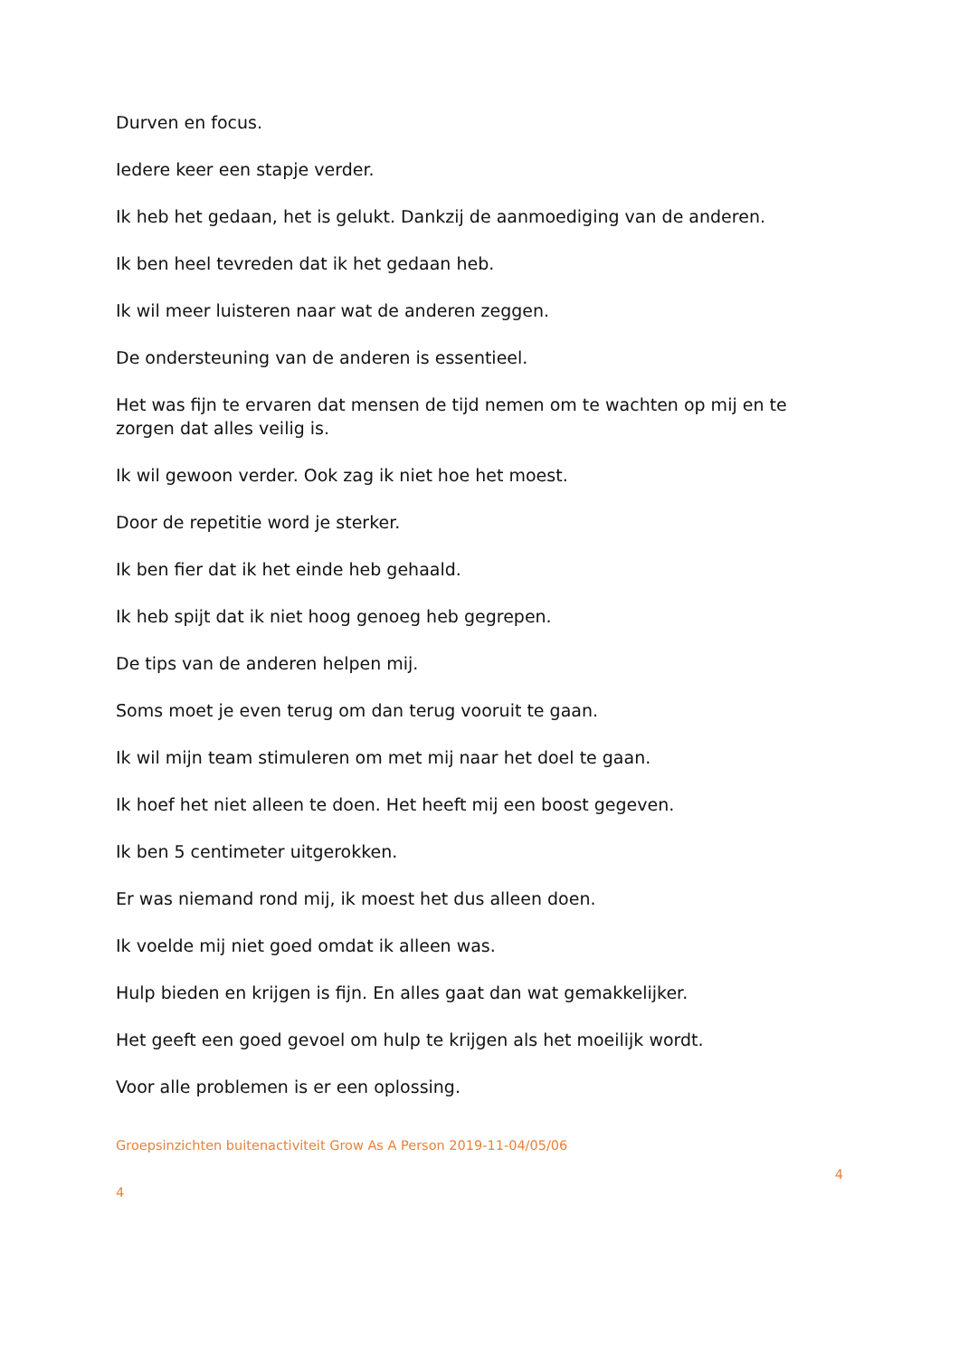Durven en focus.
Iedere keer een stapje verder.
Ik heb het gedaan, het is gelukt. Dankzij de aanmoediging van de anderen.
Ik ben heel tevreden dat ik het gedaan heb.
Ik wil meer luisteren naar wat de anderen zeggen.
De ondersteuning van de anderen is essentieel.
Het was fijn te ervaren dat mensen de tijd nemen om te wachten op mij en te zorgen dat alles veilig is.
Ik wil gewoon verder. Ook zag ik niet hoe het moest.
Door de repetitie word je sterker.
Ik ben fier dat ik het einde heb gehaald.
Ik heb spijt dat ik niet hoog genoeg heb gegrepen.
De tips van de anderen helpen mij.
Soms moet je even terug om dan terug vooruit te gaan.
Ik wil mijn team stimuleren om met mij naar het doel te gaan.
Ik hoef het niet alleen te doen. Het heeft mij een boost gegeven.
Ik ben 5 centimeter uitgerokken.
Er was niemand rond mij, ik moest het dus alleen doen.
Ik voelde mij niet goed omdat ik alleen was.
Hulp bieden en krijgen is fijn. En alles gaat dan wat gemakkelijker.
Het geeft een goed gevoel om hulp te krijgen als het moeilijk wordt.
Voor alle problemen is er een oplossing.
Groepsinzichten buitenactiviteit Grow As A Person 2019-11-04/05/06
4
4